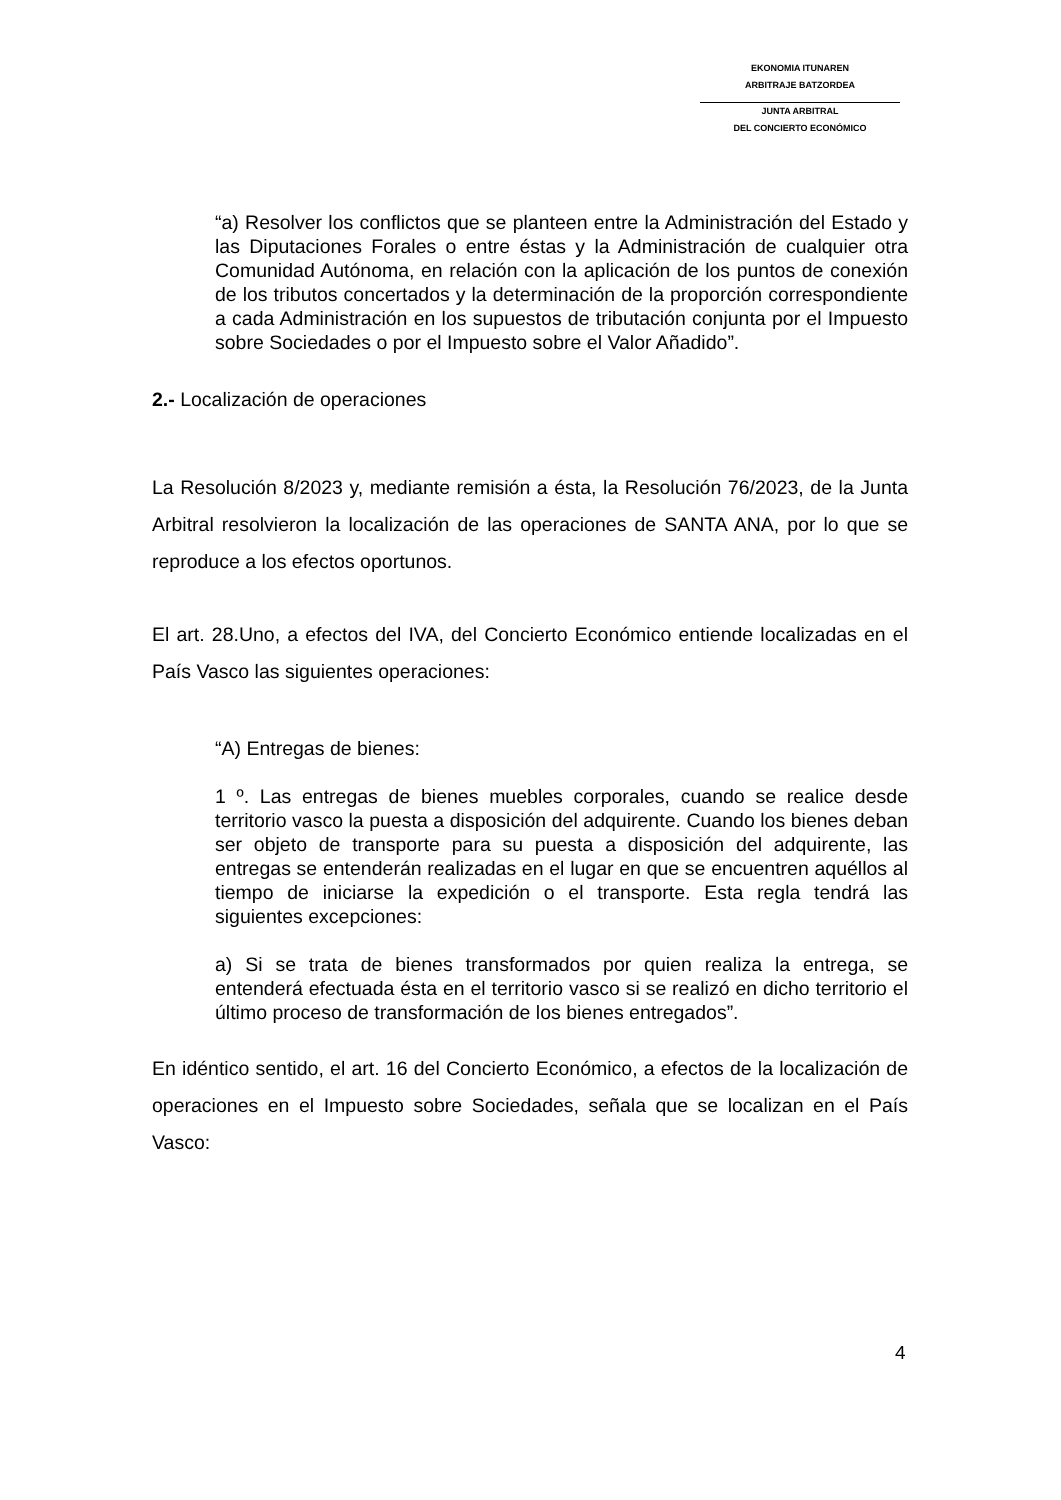EKONOMIA ITUNAREN
ARBITRAJE BATZORDEA
JUNTA ARBITRAL
DEL CONCIERTO ECONÓMICO
“a) Resolver los conflictos que se planteen entre la Administración del Estado y las Diputaciones Forales o entre éstas y la Administración de cualquier otra Comunidad Autónoma, en relación con la aplicación de los puntos de conexión de los tributos concertados y la determinación de la proporción correspondiente a cada Administración en los supuestos de tributación conjunta por el Impuesto sobre Sociedades o por el Impuesto sobre el Valor Añadido”.
2.- Localización de operaciones
La Resolución 8/2023 y, mediante remisión a ésta, la Resolución 76/2023, de la Junta Arbitral resolvieron la localización de las operaciones de SANTA ANA, por lo que se reproduce a los efectos oportunos.
El art. 28.Uno, a efectos del IVA, del Concierto Económico entiende localizadas en el País Vasco las siguientes operaciones:
“A) Entregas de bienes:
1 º. Las entregas de bienes muebles corporales, cuando se realice desde territorio vasco la puesta a disposición del adquirente. Cuando los bienes deban ser objeto de transporte para su puesta a disposición del adquirente, las entregas se entenderán realizadas en el lugar en que se encuentren aquéllos al tiempo de iniciarse la expedición o el transporte. Esta regla tendrá las siguientes excepciones:
a) Si se trata de bienes transformados por quien realiza la entrega, se entenderá efectuada ésta en el territorio vasco si se realizó en dicho territorio el último proceso de transformación de los bienes entregados”.
En idéntico sentido, el art. 16 del Concierto Económico, a efectos de la localización de operaciones en el Impuesto sobre Sociedades, señala que se localizan en el País Vasco:
4